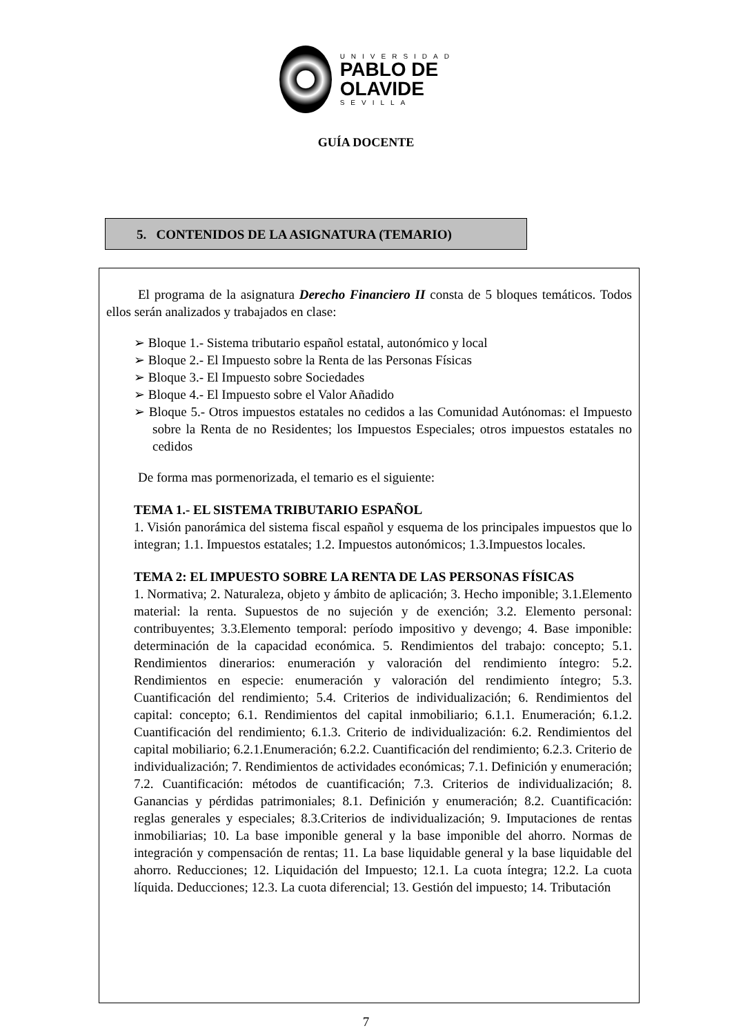UNIVERSIDAD
PABLO DE
OLAVIDE
SEVILLA
GUÍA DOCENTE
5. CONTENIDOS DE LA ASIGNATURA (TEMARIO)
El programa de la asignatura Derecho Financiero II consta de 5 bloques temáticos. Todos ellos serán analizados y trabajados en clase:
➢ Bloque 1.- Sistema tributario español estatal, autonómico y local
➢ Bloque 2.- El Impuesto sobre la Renta de las Personas Físicas
➢ Bloque 3.- El Impuesto sobre Sociedades
➢ Bloque 4.- El Impuesto sobre el Valor Añadido
➢ Bloque 5.- Otros impuestos estatales no cedidos a las Comunidad Autónomas: el Impuesto sobre la Renta de no Residentes; los Impuestos Especiales; otros impuestos estatales no cedidos
De forma mas pormenorizada, el temario es el siguiente:
TEMA 1.- EL SISTEMA TRIBUTARIO ESPAÑOL
1. Visión panorámica del sistema fiscal español y esquema de los principales impuestos que lo integran; 1.1. Impuestos estatales; 1.2. Impuestos autonómicos; 1.3.Impuestos locales.
TEMA 2: EL IMPUESTO SOBRE LA RENTA DE LAS PERSONAS FÍSICAS
1. Normativa; 2. Naturaleza, objeto y ámbito de aplicación; 3. Hecho imponible; 3.1.Elemento material: la renta. Supuestos de no sujeción y de exención; 3.2. Elemento personal: contribuyentes; 3.3.Elemento temporal: período impositivo y devengo; 4. Base imponible: determinación de la capacidad económica. 5. Rendimientos del trabajo: concepto; 5.1. Rendimientos dinerarios: enumeración y valoración del rendimiento íntegro: 5.2. Rendimientos en especie: enumeración y valoración del rendimiento íntegro; 5.3. Cuantificación del rendimiento; 5.4. Criterios de individualización; 6. Rendimientos del capital: concepto; 6.1. Rendimientos del capital inmobiliario; 6.1.1. Enumeración; 6.1.2. Cuantificación del rendimiento; 6.1.3. Criterio de individualización: 6.2. Rendimientos del capital mobiliario; 6.2.1.Enumeración; 6.2.2. Cuantificación del rendimiento; 6.2.3. Criterio de individualización; 7. Rendimientos de actividades económicas; 7.1. Definición y enumeración; 7.2. Cuantificación: métodos de cuantificación; 7.3. Criterios de individualización; 8. Ganancias y pérdidas patrimoniales; 8.1. Definición y enumeración; 8.2. Cuantificación: reglas generales y especiales; 8.3.Criterios de individualización; 9. Imputaciones de rentas inmobiliarias; 10. La base imponible general y la base imponible del ahorro. Normas de integración y compensación de rentas; 11. La base liquidable general y la base liquidable del ahorro. Reducciones; 12. Liquidación del Impuesto; 12.1. La cuota íntegra; 12.2. La cuota líquida. Deducciones; 12.3. La cuota diferencial; 13. Gestión del impuesto; 14. Tributación
7